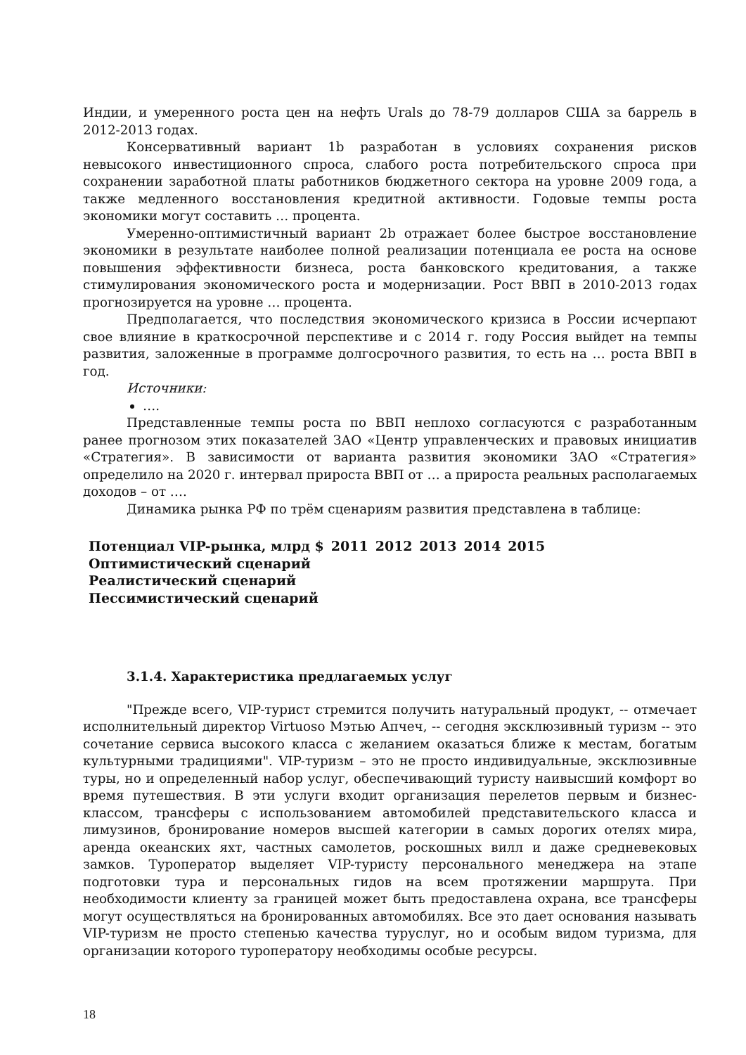Индии, и умеренного роста цен на нефть Urals до 78-79 долларов США за баррель в 2012-2013 годах.
Консервативный вариант 1b разработан в условиях сохранения рисков невысокого инвестиционного спроса, слабого роста потребительского спроса при сохранении заработной платы работников бюджетного сектора на уровне 2009 года, а также медленного восстановления кредитной активности. Годовые темпы роста экономики могут составить … процента.
Умеренно-оптимистичный вариант 2b отражает более быстрое восстановление экономики в результате наиболее полной реализации потенциала ее роста на основе повышения эффективности бизнеса, роста банковского кредитования, а также стимулирования экономического роста и модернизации. Рост ВВП в 2010-2013 годах прогнозируется на уровне … процента.
Предполагается, что последствия экономического кризиса в России исчерпают свое влияние в краткосрочной перспективе и с 2014 г. году Россия выйдет на темпы развития, заложенные в программе долгосрочного развития, то есть на … роста ВВП в год.
Источники:
….
Представленные темпы роста по ВВП неплохо согласуются с разработанным ранее прогнозом этих показателей ЗАО «Центр управленческих и правовых инициатив «Стратегия». В зависимости от варианта развития экономики ЗАО «Стратегия» определило на 2020 г. интервал прироста ВВП от … а прироста реальных располагаемых доходов – от ….
Динамика рынка РФ по трём сценариям развития представлена в таблице:
| Потенциал VIP-рынка, млрд $ | 2011 | 2012 | 2013 | 2014 | 2015 |
| --- | --- | --- | --- | --- | --- |
| Оптимистический сценарий | | | | | |
| Реалистический сценарий | | | | | |
| Пессимистический сценарий | | | | | |
3.1.4. Характеристика предлагаемых услуг
"Прежде всего, VIP-турист стремится получить натуральный продукт, -- отмечает исполнительный директор Virtuoso Мэтью Апчеч, -- сегодня эксклюзивный туризм -- это сочетание сервиса высокого класса с желанием оказаться ближе к местам, богатым культурными традициями". VIP-туризм – это не просто индивидуальные, эксклюзивные туры, но и определенный набор услуг, обеспечивающий туристу наивысший комфорт во время путешествия. В эти услуги входит организация перелетов первым и бизнес-классом, трансферы с использованием автомобилей представительского класса и лимузинов, бронирование номеров высшей категории в самых дорогих отелях мира, аренда океанских яхт, частных самолетов, роскошных вилл и даже средневековых замков. Туроператор выделяет VIP-туристу персонального менеджера на этапе подготовки тура и персональных гидов на всем протяжении маршрута. При необходимости клиенту за границей может быть предоставлена охрана, все трансферы могут осуществляться на бронированных автомобилях. Все это дает основания называть VIP-туризм не просто степенью качества туруслуг, но и особым видом туризма, для организации которого туроператору необходимы особые ресурсы.
18